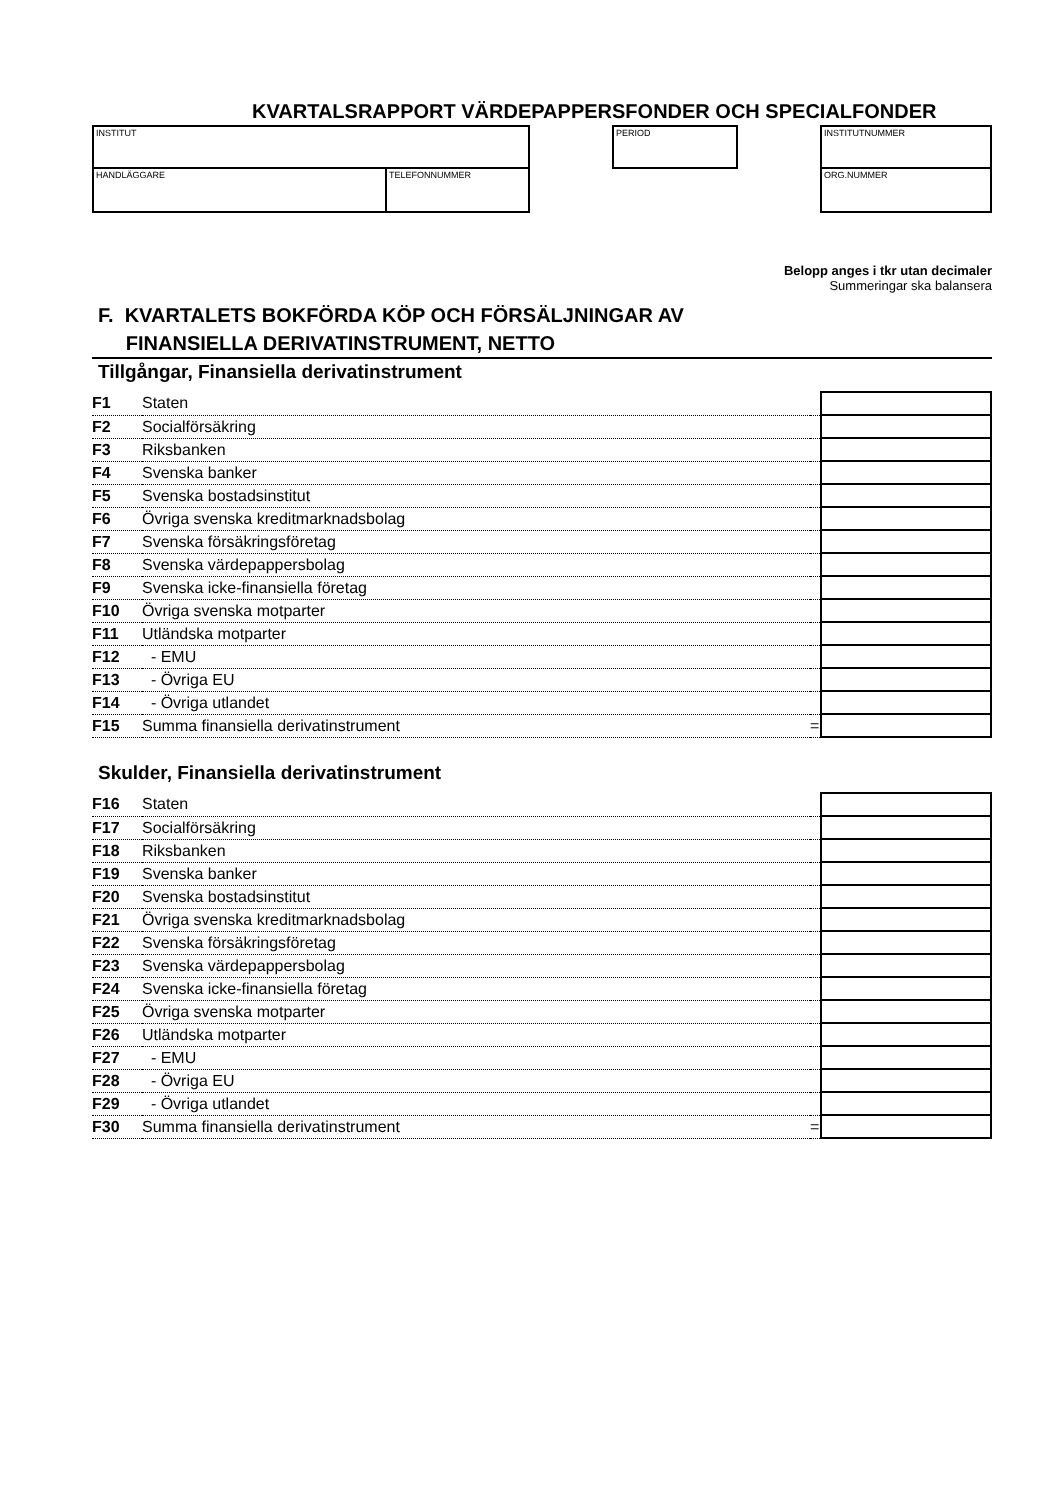KVARTALSRAPPORT VÄRDEPAPPERSFONDER OCH SPECIALFONDER
INSTITUT
HANDLÄGGARE TELEFONNUMMER
PERIOD INSTITUTNUMMER
ORG.NUMMER
Belopp anges i tkr utan decimaler
Summeringar ska balansera
F. KVARTALETS BOKFÖRDA KÖP OCH FÖRSÄLJNINGAR AV
FINANSIELLA DERIVATINSTRUMENT, NETTO
Tillgångar, Finansiella derivatinstrument
| F1 | Staten | | |
| F2 | Socialförsäkring | | |
| F3 | Riksbanken | | |
| F4 | Svenska banker | | |
| F5 | Svenska bostadsinstitut | | |
| F6 | Övriga svenska kreditmarknadsbolag | | |
| F7 | Svenska försäkringsföretag | | |
| F8 | Svenska värdepappersbolag | | |
| F9 | Svenska icke-finansiella företag | | |
| F10 | Övriga svenska motparter | | |
| F11 | Utländska motparter | | |
| F12 | - EMU | | |
| F13 | - Övriga EU | | |
| F14 | - Övriga utlandet | | |
| F15 | Summa finansiella derivatinstrument | = | |
Skulder, Finansiella derivatinstrument
| F16 | Staten | | |
| F17 | Socialförsäkring | | |
| F18 | Riksbanken | | |
| F19 | Svenska banker | | |
| F20 | Svenska bostadsinstitut | | |
| F21 | Övriga svenska kreditmarknadsbolag | | |
| F22 | Svenska försäkringsföretag | | |
| F23 | Svenska värdepappersbolag | | |
| F24 | Svenska icke-finansiella företag | | |
| F25 | Övriga svenska motparter | | |
| F26 | Utländska motparter | | |
| F27 | - EMU | | |
| F28 | - Övriga EU | | |
| F29 | - Övriga utlandet | | |
| F30 | Summa finansiella derivatinstrument | = | |